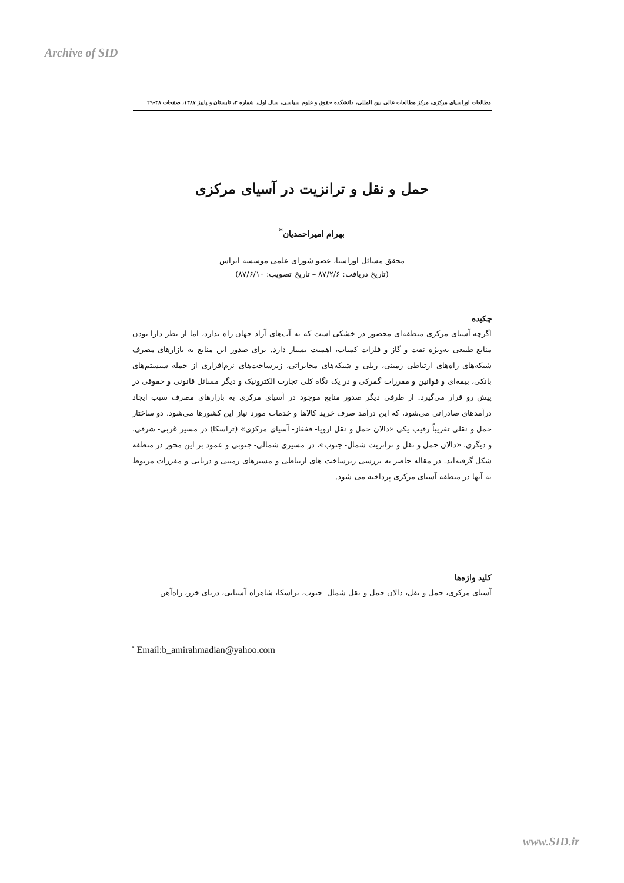Archive of SID
مطالعات اوراسیای مرکزی، مرکز مطالعات عالی بین المللی، دانشکده حقوق و علوم سیاسی، سال اول، شماره ۲، تابستان و پاییز ۱۳۸۷، صفحات ۴۸-۲۹
حمل و نقل و ترانزیت در آسیای مرکزی
بهرام امیراحمدیان<sup>*</sup>
محقق مسائل اوراسیا، عضو شورای علمی موسسه ایراس
(تاریخ دریافت: ۸۷/۲/۶ – تاریخ تصویب: ۸۷/۶/۱۰)
چکیده
اگرچه آسیای مرکزی منطقه‌ای محصور در خشکی است که به آب‌های آزاد جهان راه ندارد، اما از نظر دارا بودن منابع طبیعی به‌ویژه نفت و گاز و فلزات کمیاب، اهمیت بسیار دارد. برای صدور این منابع به بازارهای مصرف شبکه‌های راه‌های ارتباطی زمینی، ریلی و شبکه‌های مخابراتی، زیرساخت‌های نرم‌افزاری از جمله سیستم‌های بانکی، بیمه‌ای و قوانین و مقررات گمرکی و در یک نگاه کلی تجارت الکترونیک و دیگر مسائل قانونی و حقوقی در پیش رو قرار می‌گیرد. از طرفی دیگر صدور منابع موجود در آسیای مرکزی به بازارهای مصرف سبب ایجاد درآمدهای صادراتی می‌شود، که این درآمد صرف خرید کالاها و خدمات مورد نیاز این کشورها می‌شود. دو ساختار حمل و نقلی تقریباً رقیب یکی «دالان حمل و نقل اروپا- قفقاز- آسیای مرکزی» (تراسکا) در مسیر غربی- شرقی، و دیگری، «دالان حمل و نقل و ترانزیت شمال- جنوب»، در مسیری شمالی- جنوبی و عمود بر این محور در منطقه شکل گرفته‌اند. در مقاله حاضر به بررسی زیرساخت های ارتباطی و مسیرهای زمینی و دریایی و مقررات مربوط به آنها در منطقه آسیای مرکزی پرداخته می شود.
کلید واژه‌ها
آسیای مرکزی، حمل و نقل، دالان حمل و نقل شمال- جنوب، تراسکا، شاهراه آسیایی، دریای خزر، راه‌آهن
<sup>*</sup> Email:b_amirahmadian@yahoo.com
www.SID.ir